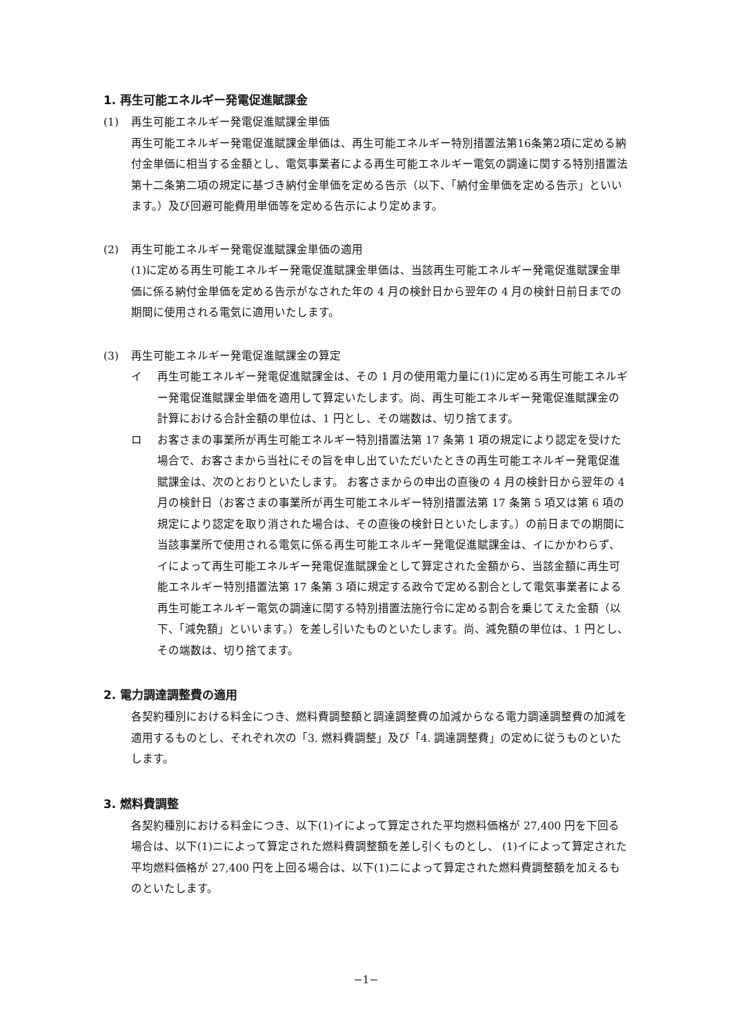1. 再生可能エネルギー発電促進賦課金
(1) 再生可能エネルギー発電促進賦課金単価
再生可能エネルギー発電促進賦課金単価は、再生可能エネルギー特別措置法第16条第2項に定める納付金単価に相当する金額とし、電気事業者による再生可能エネルギー電気の調達に関する特別措置法第十二条第二項の規定に基づき納付金単価を定める告示（以下、「納付金単価を定める告示」といいます。）及び回避可能費用単価等を定める告示により定めます。
(2) 再生可能エネルギー発電促進賦課金単価の適用
(1)に定める再生可能エネルギー発電促進賦課金単価は、当該再生可能エネルギー発電促進賦課金単価に係る納付金単価を定める告示がなされた年の 4 月の検針日から翌年の 4 月の検針日前日までの期間に使用される電気に適用いたします。
(3) 再生可能エネルギー発電促進賦課金の算定
イ 再生可能エネルギー発電促進賦課金は、その 1 月の使用電力量に(1)に定める再生可能エネルギー発電促進賦課金単価を適用して算定いたします。尚、再生可能エネルギー発電促進賦課金の計算における合計金額の単位は、1 円とし、その端数は、切り捨てます。
ロ お客さまの事業所が再生可能エネルギー特別措置法第 17 条第 1 項の規定により認定を受けた場合で、お客さまから当社にその旨を申し出ていただいたときの再生可能エネルギー発電促進賦課金は、次のとおりといたします。 お客さまからの申出の直後の 4 月の検針日から翌年の 4 月の検針日（お客さまの事業所が再生可能エネルギー特別措置法第 17 条第 5 項又は第 6 項の規定により認定を取り消された場合は、その直後の検針日といたします。）の前日までの期間に当該事業所で使用される電気に係る再生可能エネルギー発電促進賦課金は、イにかかわらず、イによって再生可能エネルギー発電促進賦課金として算定された金額から、当該金額に再生可能エネルギー特別措置法第 17 条第 3 項に規定する政令で定める割合として電気事業者による再生可能エネルギー電気の調達に関する特別措置法施行令に定める割合を乗じてえた金額（以下、「減免額」といいます。）を差し引いたものといたします。尚、減免額の単位は、1 円とし、その端数は、切り捨てます。
2. 電力調達調整費の適用
各契約種別における料金につき、燃料費調整額と調達調整費の加減からなる電力調達調整費の加減を適用するものとし、それぞれ次の「3. 燃料費調整」及び「4. 調達調整費」の定めに従うものといたします。
3. 燃料費調整
各契約種別における料金につき、以下(1)イによって算定された平均燃料価格が 27,400 円を下回る場合は、以下(1)ニによって算定された燃料費調整額を差し引くものとし、 (1)イによって算定された平均燃料価格が 27,400 円を上回る場合は、以下(1)ニによって算定された燃料費調整額を加えるものといたします。
−1−